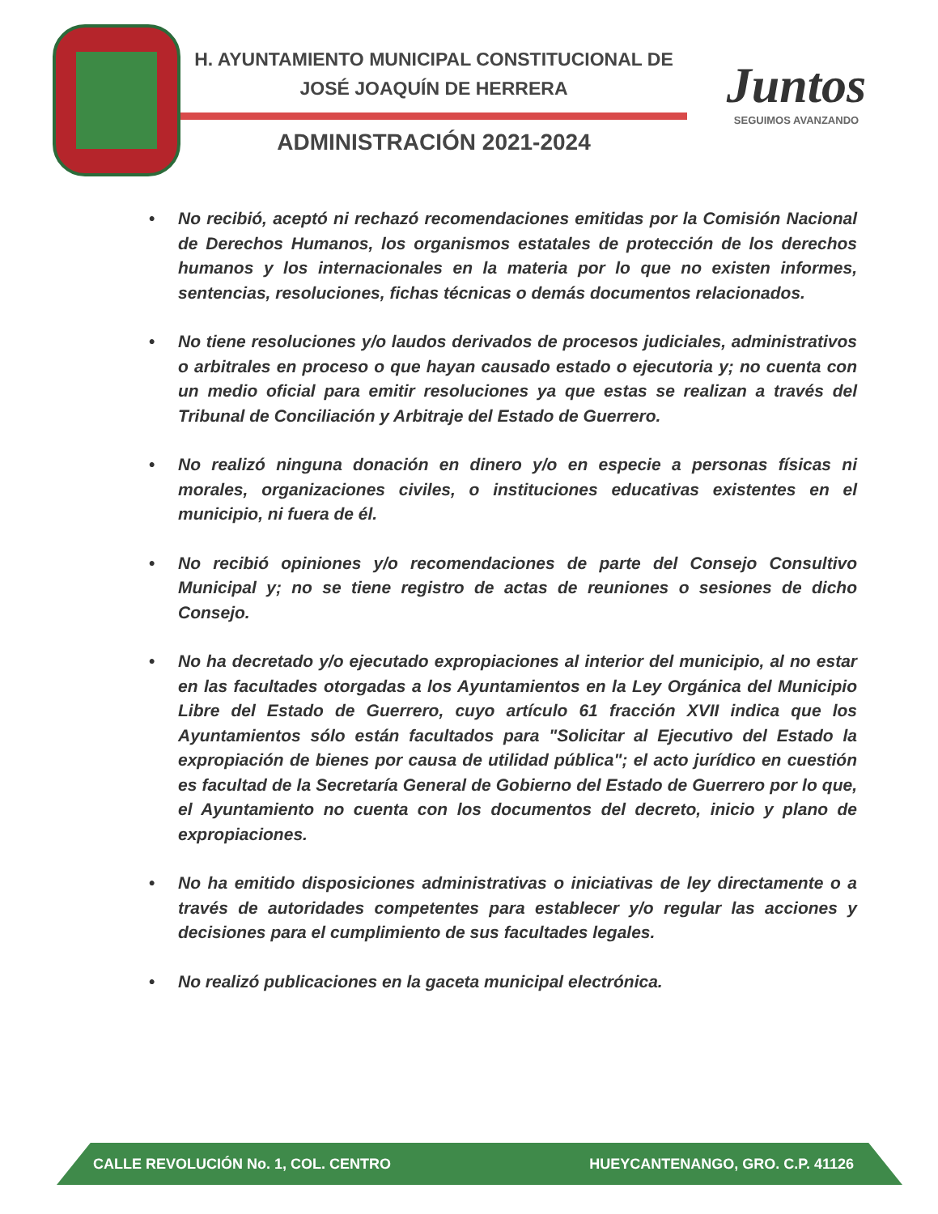H. AYUNTAMIENTO MUNICIPAL CONSTITUCIONAL DE
JOSÉ JOAQUÍN DE HERRERA
ADMINISTRACIÓN 2021-2024
Juntos
SEGUIMOS AVANZANDO
• No recibió, aceptó ni rechazó recomendaciones emitidas por la Comisión Nacional de Derechos Humanos, los organismos estatales de protección de los derechos humanos y los internacionales en la materia por lo que no existen informes, sentencias, resoluciones, fichas técnicas o demás documentos relacionados.
• No tiene resoluciones y/o laudos derivados de procesos judiciales, administrativos o arbitrales en proceso o que hayan causado estado o ejecutoria y; no cuenta con un medio oficial para emitir resoluciones ya que estas se realizan a través del Tribunal de Conciliación y Arbitraje del Estado de Guerrero.
• No realizó ninguna donación en dinero y/o en especie a personas físicas ni morales, organizaciones civiles, o instituciones educativas existentes en el municipio, ni fuera de él.
• No recibió opiniones y/o recomendaciones de parte del Consejo Consultivo Municipal y; no se tiene registro de actas de reuniones o sesiones de dicho Consejo.
• No ha decretado y/o ejecutado expropiaciones al interior del municipio, al no estar en las facultades otorgadas a los Ayuntamientos en la Ley Orgánica del Municipio Libre del Estado de Guerrero, cuyo artículo 61 fracción XVII indica que los Ayuntamientos sólo están facultados para "Solicitar al Ejecutivo del Estado la expropiación de bienes por causa de utilidad pública"; el acto jurídico en cuestión es facultad de la Secretaría General de Gobierno del Estado de Guerrero por lo que, el Ayuntamiento no cuenta con los documentos del decreto, inicio y plano de expropiaciones.
• No ha emitido disposiciones administrativas o iniciativas de ley directamente o a través de autoridades competentes para establecer y/o regular las acciones y decisiones para el cumplimiento de sus facultades legales.
• No realizó publicaciones en la gaceta municipal electrónica.
CALLE REVOLUCIÓN No. 1, COL. CENTRO HUEYCANTENANGO, GRO. C.P. 41126